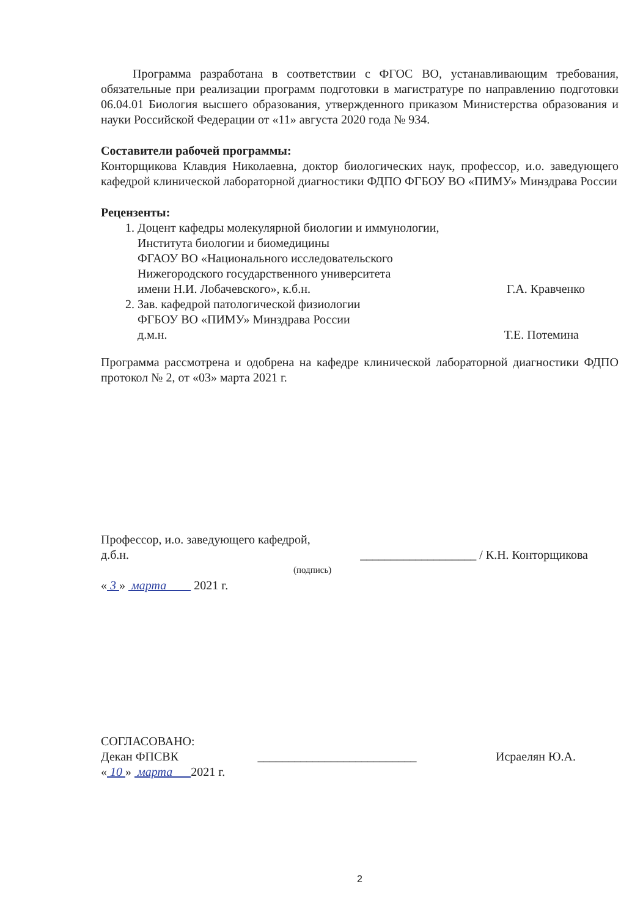Программа разработана в соответствии с ФГОС ВО, устанавливающим требования, обязательные при реализации программ подготовки в магистратуре по направлению подготовки 06.04.01 Биология высшего образования, утвержденного приказом Министерства образования и науки Российской Федерации от «11» августа 2020 года № 934.
Составители рабочей программы:
Конторщикова Клавдия Николаевна, доктор биологических наук, профессор, и.о. заведующего кафедрой клинической лабораторной диагностики ФДПО ФГБОУ ВО «ПИМУ» Минздрава России
Рецензенты:
1. Доцент кафедры молекулярной биологии и иммунологии,
Института биологии и биомедицины
ФГАОУ ВО «Национального исследовательского
Нижегородского государственного университета
имени Н.И. Лобачевского», к.б.н.
Г.А. Кравченко
2. Зав. кафедрой патологической физиологии
ФГБОУ ВО «ПИМУ» Минздрава России
д.м.н.
Т.Е. Потемина
Программа рассмотрена и одобрена на кафедре клинической лабораторной диагностики ФДПО протокол № 2, от «03» марта 2021 г.
Профессор, и.о. заведующего кафедрой,
д.б.н.
___________________ / К.Н. Конторщикова
(подпись)
« 3 » марта 2021 г.
СОГЛАСОВАНО:
Декан ФПСВК
__________________________
Исраелян Ю.А.
« 10 » марта 2021 г.
2